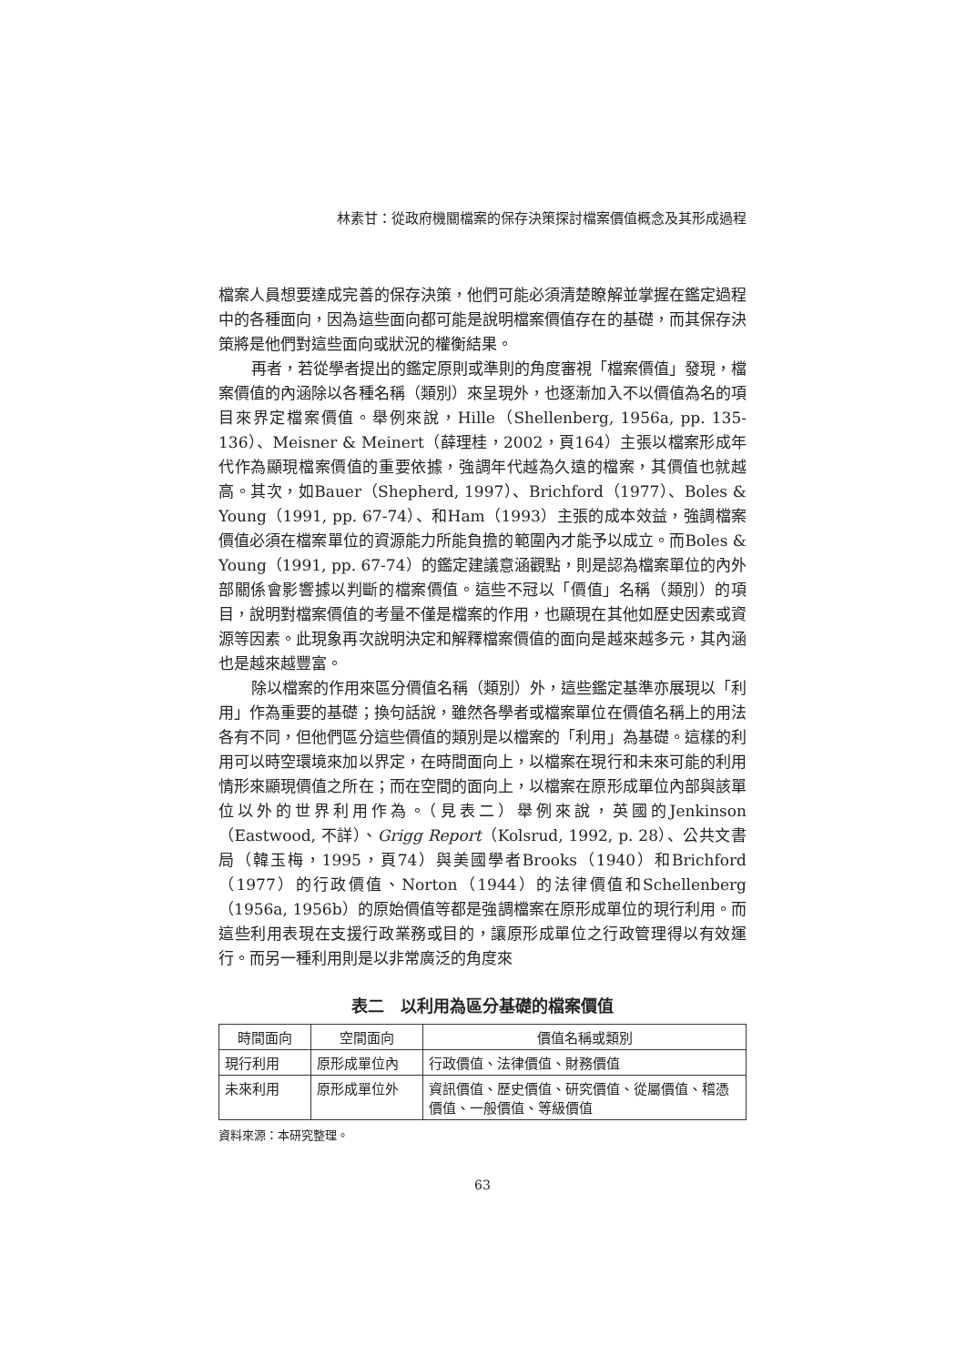林素甘：從政府機關檔案的保存決策探討檔案價值概念及其形成過程
檔案人員想要達成完善的保存決策，他們可能必須清楚瞭解並掌握在鑑定過程中的各種面向，因為這些面向都可能是說明檔案價值存在的基礎，而其保存決策將是他們對這些面向或狀況的權衡結果。
再者，若從學者提出的鑑定原則或準則的角度審視「檔案價值」發現，檔案價值的內涵除以各種名稱（類別）來呈現外，也逐漸加入不以價值為名的項目來界定檔案價值。舉例來說，Hille（Shellenberg, 1956a, pp. 135-136）、Meisner & Meinert（薛理桂，2002，頁164）主張以檔案形成年代作為顯現檔案價值的重要依據，強調年代越為久遠的檔案，其價值也就越高。其次，如Bauer（Shepherd, 1997）、Brichford（1977）、Boles & Young（1991, pp. 67-74）、和Ham（1993）主張的成本效益，強調檔案價值必須在檔案單位的資源能力所能負擔的範圍內才能予以成立。而Boles & Young（1991, pp. 67-74）的鑑定建議意涵觀點，則是認為檔案單位的內外部關係會影響據以判斷的檔案價值。這些不冠以「價值」名稱（類別）的項目，說明對檔案價值的考量不僅是檔案的作用，也顯現在其他如歷史因素或資源等因素。此現象再次說明決定和解釋檔案價值的面向是越來越多元，其內涵也是越來越豐富。
除以檔案的作用來區分價值名稱（類別）外，這些鑑定基準亦展現以「利用」作為重要的基礎；換句話說，雖然各學者或檔案單位在價值名稱上的用法各有不同，但他們區分這些價值的類別是以檔案的「利用」為基礎。這樣的利用可以時空環境來加以界定，在時間面向上，以檔案在現行和未來可能的利用情形來顯現價值之所在；而在空間的面向上，以檔案在原形成單位內部與該單位以外的世界利用作為。（見表二）舉例來說，英國的Jenkinson（Eastwood, 不詳）、Grigg Report（Kolsrud, 1992, p. 28）、公共文書局（韓玉梅，1995，頁74）與美國學者Brooks（1940）和Brichford（1977）的行政價值、Norton（1944）的法律價值和Schellenberg（1956a, 1956b）的原始價值等都是強調檔案在原形成單位的現行利用。而這些利用表現在支援行政業務或目的，讓原形成單位之行政管理得以有效運行。而另一種利用則是以非常廣泛的角度來
表二　以利用為區分基礎的檔案價值
| 時間面向 | 空間面向 | 價值名稱或類別 |
| --- | --- | --- |
| 現行利用 | 原形成單位內 | 行政價值、法律價值、財務價值 |
| 未來利用 | 原形成單位外 | 資訊價值、歷史價值、研究價值、從屬價值、稽憑價值、一般價值、等級價值 |
資料來源：本研究整理。
63